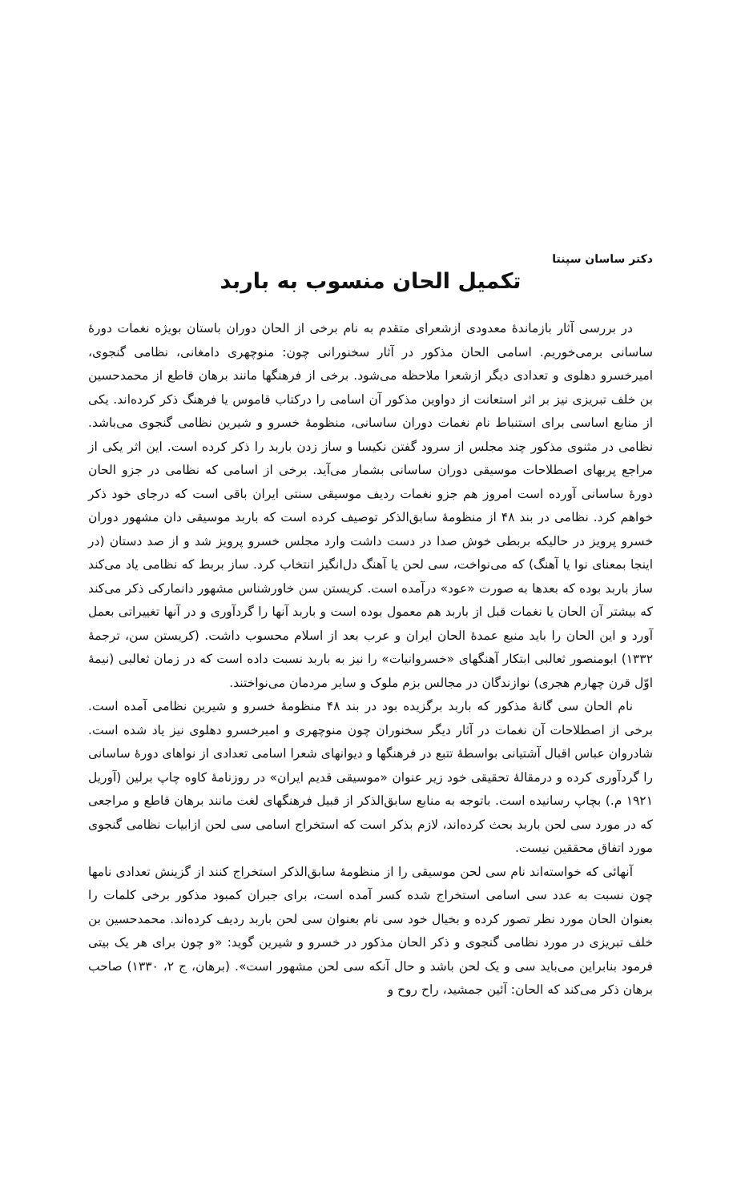دکتر ساسان سپنتا
تکمیل الحان منسوب به باربد
در بررسی آثار بازماندهٔ معدودی ازشعرای متقدم به نام برخی از الحان دوران باستان بویژه نغمات دورهٔ ساسانی برمی‌خوریم. اسامی الحان مذکور در آثار سخنورانی چون: منوچهری دامغانی، نظامی گنجوی، امیرخسرو دهلوی و تعدادی دیگر ازشعرا ملاحظه می‌شود. برخی از فرهنگها مانند برهان قاطع از محمدحسین بن خلف تبریزی نیز بر اثر استعانت از دواوین مذکور آن اسامی را درکتاب قاموس یا فرهنگ ذکر کرده‌اند. یکی از منابع اساسی برای استنباط نام نغمات دوران ساسانی، منظومهٔ خسرو و شیرین نظامی گنجوی می‌باشد. نظامی در مثنوی مذکور چند مجلس از سرود گفتن نکیسا و ساز زدن باربد را ذکر کرده است. این اثر یکی از مراجع پربهای اصطلاحات موسیقی دوران ساسانی بشمار می‌آید. برخی از اسامی که نظامی در جزو الحان دورهٔ ساسانی آورده است امروز هم جزو نغمات ردیف موسیقی سنتی ایران باقی است که درجای خود ذکر خواهم کرد. نظامی در بند ۴۸ از منظومهٔ سابق‌الذکر توصیف کرده است که باربد موسیقی دان مشهور دوران خسرو پرویز در حالیکه بربطی خوش صدا در دست داشت وارد مجلس خسرو پرویز شد و از صد دستان (در اینجا بمعنای نوا یا آهنگ) که می‌نواخت، سی لحن یا آهنگ دل‌انگیز انتخاب کرد. ساز بربط که نظامی یاد می‌کند ساز باربد بوده که بعدها به صورت «عود» درآمده است. کریستن سن خاورشناس مشهور دانمارکی ذکر می‌کند که بیشتر آن الحان یا نغمات قبل از باربد هم معمول بوده است و باربد آنها را گردآوری و در آنها تغییراتی بعمل آورد و این الحان را باید منبع عمدهٔ الحان ایران و عرب بعد از اسلام محسوب داشت. (کریستن سن، ترجمهٔ ۱۳۳۲) ابومنصور ثعالبی ابتکار آهنگهای «خسروانیات» را نیز به باربد نسبت داده است که در زمان ثعالبی (نیمهٔ اوّل قرن چهارم هجری) نوازندگان در مجالس بزم ملوک و سایر مردمان می‌نواختند.
نام الحان سی گانهٔ مذکور که باربد برگزیده بود در بند ۴۸ منظومهٔ خسرو و شیرین نظامی آمده است. برخی از اصطلاحات آن نغمات در آثار دیگر سخنوران چون منوچهری و امیرخسرو دهلوی نیز یاد شده است. شادروان عباس اقبال آشتیانی بواسطهٔ تتبع در فرهنگها و دیوانهای شعرا اسامی تعدادی از نواهای دورهٔ ساسانی را گردآوری کرده و درمقالهٔ تحقیقی خود زیر عنوان «موسیقی قدیم ایران» در روزنامهٔ کاوه چاپ برلین (آوریل ۱۹۲۱ م.) بچاپ رسانیده است. باتوجه به منابع سابق‌الذکر از قبیل فرهنگهای لغت مانند برهان قاطع و مراجعی که در مورد سی لحن باربد بحث کرده‌اند، لازم بذکر است که استخراج اسامی سی لحن ازابیات نظامی گنجوی مورد اتفاق محققین نیست.
آنهائی که خواسته‌اند نام سی لحن موسیقی را از منظومهٔ سابق‌الذکر استخراج کنند از گزینش تعدادی نامها چون نسبت به عدد سی اسامی استخراج شده کسر آمده است، برای جبران کمبود مذکور برخی کلمات را بعنوان الحان مورد نظر تصور کرده و بخیال خود سی نام بعنوان سی لحن باربد ردیف کرده‌اند. محمدحسین بن خلف تبریزی در مورد نظامی گنجوی و ذکر الحان مذکور در خسرو و شیرین گوید: «و چون برای هر یک بیتی فرمود بنابراین می‌باید سی و یک لحن باشد و حال آنکه سی لحن مشهور است». (برهان، ج ۲، ۱۳۳۰) صاحب برهان ذکر می‌کند که الحان: آئین جمشید، راح روح و